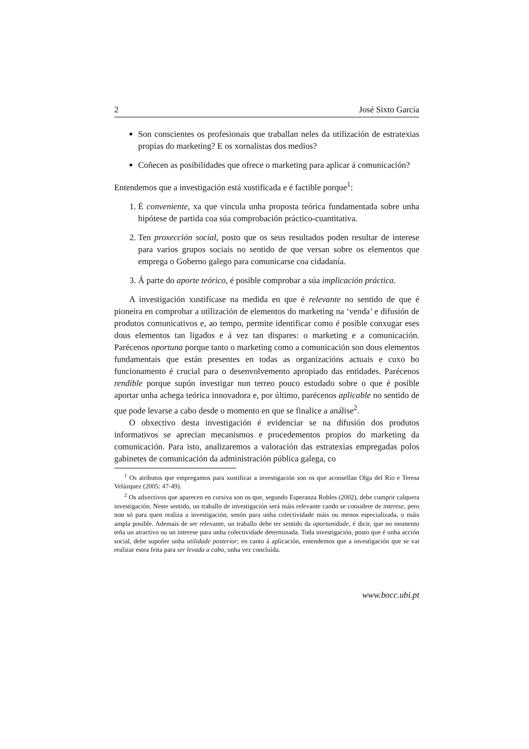2 José Sixto García
Son conscientes os profesionais que traballan neles da utilización de estratexias propias do marketing? E os xornalistas dos medios?
Coñecen as posibilidades que ofrece o marketing para aplicar á comunicación?
Entendemos que a investigación está xustificada e é factible porque<sup>1</sup>:
1. É conveniente, xa que vincula unha proposta teórica fundamentada sobre unha hipótese de partida coa súa comprobación práctico-cuantitativa.
2. Ten proxección social, posto que os seus resultados poden resultar de interese para varios grupos sociais no sentido de que versan sobre os elementos que emprega o Goberno galego para comunicarse coa cidadanía.
3. Á parte do aporte teórico, é posible comprobar a súa implicación práctica.
A investigación xustifícase na medida en que é relevante no sentido de que é pioneira en comprobar a utilización de elementos do marketing na ‘venda’ e difusión de produtos comunicativos e, ao tempo, permite identificar como é posible conxugar eses dous elementos tan ligados e á vez tan dispares: o marketing e a comunicación. Parécenos oportuna porque tanto o marketing como a comunicación son dous elementos fundamentais que están presentes en todas as organizacións actuais e cuxo bo funcionamento é crucial para o desenvolvemento apropiado das entidades. Parécenos rendible porque supón investigar nun terreo pouco estudado sobre o que é posible aportar unha achega teórica innovadora e, por último, parécenos aplicable no sentido de que pode levarse a cabo desde o momento en que se finalice a análise<sup>2</sup>.
O obxectivo desta investigación é evidenciar se na difusión dos produtos informativos se aprecian mecanismos e procedementos propios do marketing da comunicación. Para isto, analizaremos a valoración das estratexias empregadas polos gabinetes de comunicación da administración pública galega, co
<sup>1</sup> Os atributos que empregamos para xustificar a investigación son os que aconsellan Olga del Río e Teresa Velázquez (2005: 47-49).
<sup>2</sup> Os adxectivos que aparecen en cursiva son os que, segundo Esperanza Robles (2002), debe cumprir calquera investigación. Neste sentido, un traballo de investigación será máis relevante cando se considere de interese, pero non só para quen realiza a investigación, senón para unha colectividade máis ou menos especializada, o máis ampla posible. Ademais de ser relevante, un traballo debe ter sentido da oportunidade, é dicir, que no momento teña un atractivo ou un interese para unha colectividade determinada. Toda investigación, posto que é unha acción social, debe supoñer unha utilidade posterior; en canto á aplicación, entendemos que a investigación que se vai realizar estea feita para ser levada a cabo, unha vez concluída.
www.bocc.ubi.pt